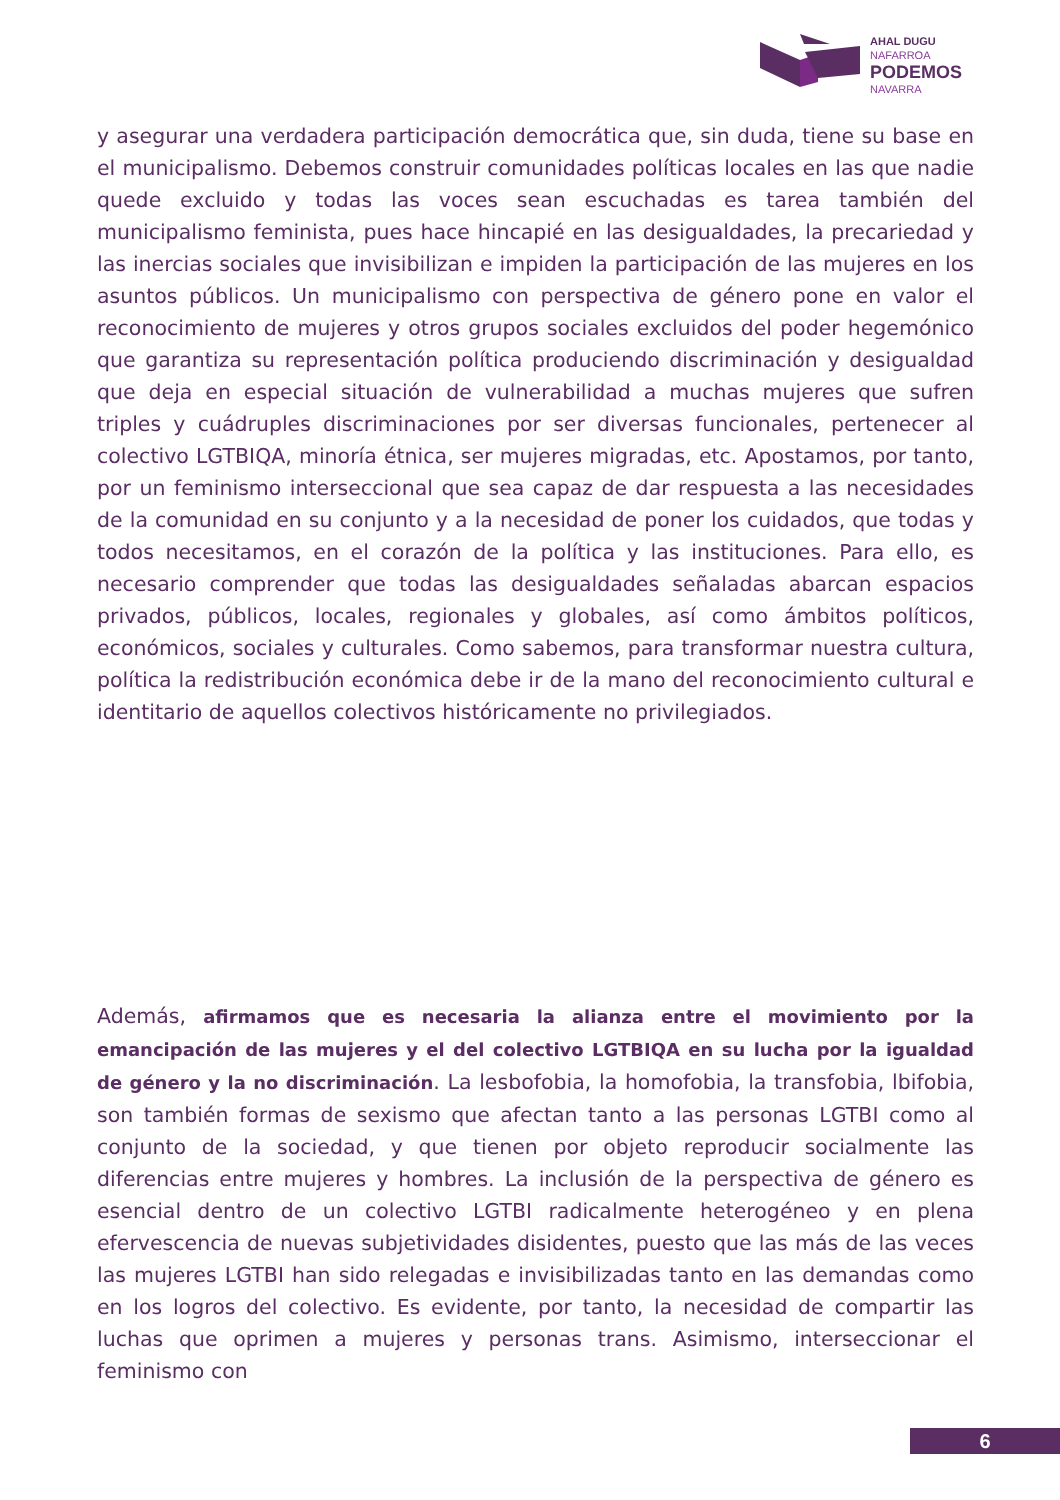AHAL DUGU
NAFARROA
PODEMOS
NAVARRA
y asegurar una verdadera participación democrática que, sin duda, tiene su base en el municipalismo. Debemos construir comunidades políticas locales en las que nadie quede excluido y todas las voces sean escuchadas es tarea también del municipalismo feminista, pues hace hincapié en las desigualdades, la precariedad y las inercias sociales que invisibilizan e impiden la participación de las mujeres en los asuntos públicos. Un municipalismo con perspectiva de género pone en valor el reconocimiento de mujeres y otros grupos sociales excluidos del poder hegemónico que garantiza su representación política produciendo discriminación y desigualdad que deja en especial situación de vulnerabilidad a muchas mujeres que sufren triples y cuádruples discriminaciones por ser diversas funcionales, pertenecer al colectivo LGTBIQA, minoría étnica, ser mujeres migradas, etc. Apostamos, por tanto, por un feminismo interseccional que sea capaz de dar respuesta a las necesidades de la comunidad en su conjunto y a la necesidad de poner los cuidados, que todas y todos necesitamos, en el corazón de la política y las instituciones. Para ello, es necesario comprender que todas las desigualdades señaladas abarcan espacios privados, públicos, locales, regionales y globales, así como ámbitos políticos, económicos, sociales y culturales. Como sabemos, para transformar nuestra cultura, política la redistribución económica debe ir de la mano del reconocimiento cultural e identitario de aquellos colectivos históricamente no privilegiados.
Además, afirmamos que es necesaria la alianza entre el movimiento por la emancipación de las mujeres y el del colectivo LGTBIQA en su lucha por la igualdad de género y la no discriminación. La lesbofobia, la homofobia, la transfobia, lbifobia, son también formas de sexismo que afectan tanto a las personas LGTBI como al conjunto de la sociedad, y que tienen por objeto reproducir socialmente las diferencias entre mujeres y hombres. La inclusión de la perspectiva de género es esencial dentro de un colectivo LGTBI radicalmente heterogéneo y en plena efervescencia de nuevas subjetividades disidentes, puesto que las más de las veces las mujeres LGTBI han sido relegadas e invisibilizadas tanto en las demandas como en los logros del colectivo. Es evidente, por tanto, la necesidad de compartir las luchas que oprimen a mujeres y personas trans. Asimismo, interseccionar el feminismo con
6